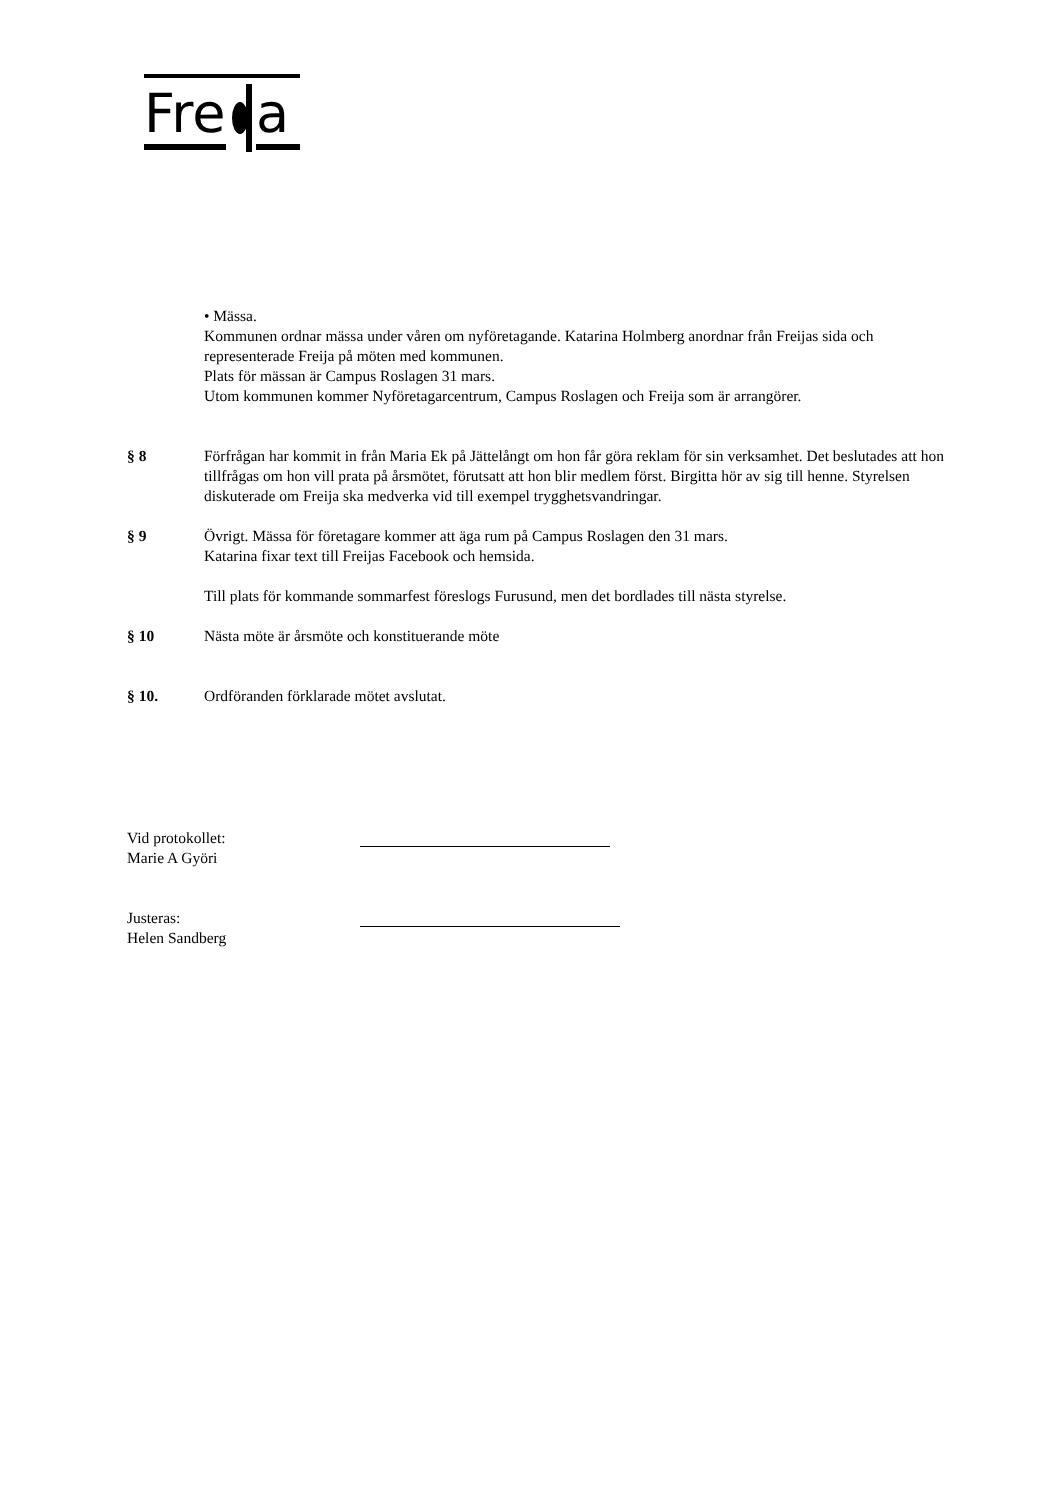Fre
a
• Mässa.
Kommunen ordnar mässa under våren om nyföretagande. Katarina Holmberg anordnar från Freijas sida och representerade Freija på möten med kommunen.
Plats för mässan är Campus Roslagen 31 mars.
Utom kommunen kommer Nyföretagarcentrum, Campus Roslagen och Freija som är arrangörer.
§ 8 Förfrågan har kommit in från Maria Ek på Jättelångt om hon får göra reklam för sin verksamhet. Det beslutades att hon tillfrågas om hon vill prata på årsmötet, förutsatt att hon blir medlem först. Birgitta hör av sig till henne. Styrelsen diskuterade om Freija ska medverka vid till exempel trygghetsvandringar.
§ 9 Övrigt. Mässa för företagare kommer att äga rum på Campus Roslagen den 31 mars.
Katarina fixar text till Freijas Facebook och hemsida.
Till plats för kommande sommarfest föreslogs Furusund, men det bordlades till nästa styrelse.
§ 10 Nästa möte är årsmöte och konstituerande möte
§ 10. Ordföranden förklarade mötet avslutat.
Vid protokollet:
Marie A Györi
Justeras:
Helen Sandberg